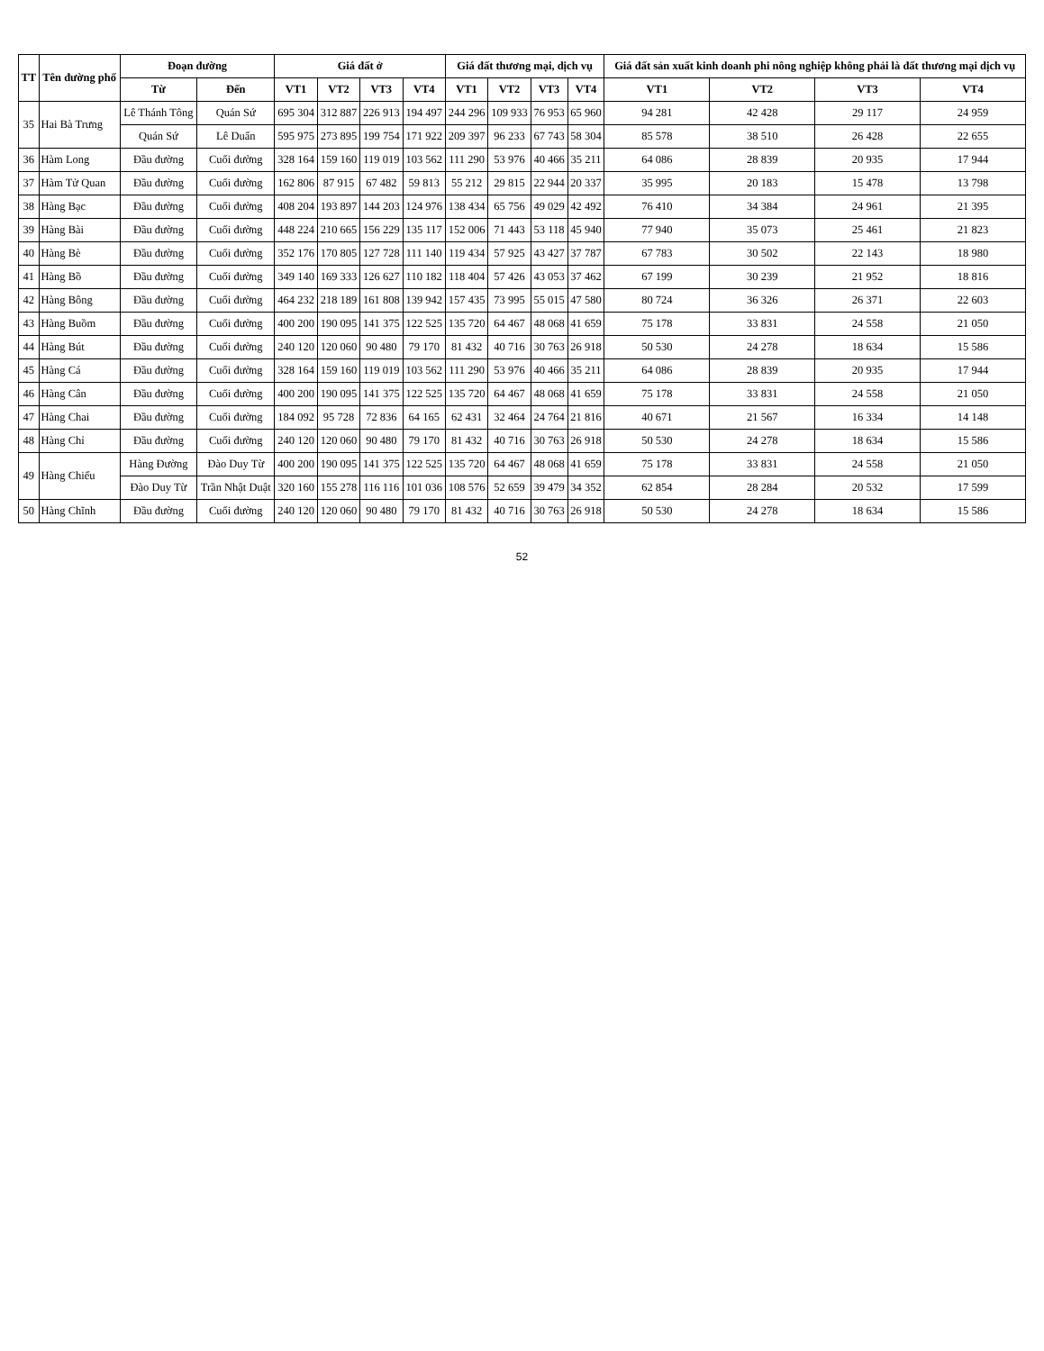| TT | Tên đường phố | Đoạn đường | | Giá đất ở | | | | Giá đất thương mại, dịch vụ | | | | Giá đất sản xuất kinh doanh phi nông nghiệp không phải là đất thương mại dịch vụ | | | |
| --- | --- | --- | --- | --- | --- | --- | --- | --- | --- | --- | --- | --- | --- | --- | --- |
| | | Từ | Đến | VT1 | VT2 | VT3 | VT4 | VT1 | VT2 | VT3 | VT4 | VT1 | VT2 | VT3 | VT4 |
| 35 | Hai Bà Trưng | Lê Thánh Tông | Quán Sứ | 695 304 | 312 887 | 226 913 | 194 497 | 244 296 | 109 933 | 76 953 | 65 960 | 94 281 | 42 428 | 29 117 | 24 959 |
| | | Quán Sứ | Lê Duẩn | 595 975 | 273 895 | 199 754 | 171 922 | 209 397 | 96 233 | 67 743 | 58 304 | 85 578 | 38 510 | 26 428 | 22 655 |
| 36 | Hàm Long | Đầu đường | Cuối đường | 328 164 | 159 160 | 119 019 | 103 562 | 111 290 | 53 976 | 40 466 | 35 211 | 64 086 | 28 839 | 20 935 | 17 944 |
| 37 | Hàm Tử Quan | Đầu đường | Cuối đường | 162 806 | 87 915 | 67 482 | 59 813 | 55 212 | 29 815 | 22 944 | 20 337 | 35 995 | 20 183 | 15 478 | 13 798 |
| 38 | Hàng Bạc | Đầu đường | Cuối đường | 408 204 | 193 897 | 144 203 | 124 976 | 138 434 | 65 756 | 49 029 | 42 492 | 76 410 | 34 384 | 24 961 | 21 395 |
| 39 | Hàng Bài | Đầu đường | Cuối đường | 448 224 | 210 665 | 156 229 | 135 117 | 152 006 | 71 443 | 53 118 | 45 940 | 77 940 | 35 073 | 25 461 | 21 823 |
| 40 | Hàng Bè | Đầu đường | Cuối đường | 352 176 | 170 805 | 127 728 | 111 140 | 119 434 | 57 925 | 43 427 | 37 787 | 67 783 | 30 502 | 22 143 | 18 980 |
| 41 | Hàng Bồ | Đầu đường | Cuối đường | 349 140 | 169 333 | 126 627 | 110 182 | 118 404 | 57 426 | 43 053 | 37 462 | 67 199 | 30 239 | 21 952 | 18 816 |
| 42 | Hàng Bông | Đầu đường | Cuối đường | 464 232 | 218 189 | 161 808 | 139 942 | 157 435 | 73 995 | 55 015 | 47 580 | 80 724 | 36 326 | 26 371 | 22 603 |
| 43 | Hàng Buồm | Đầu đường | Cuối đường | 400 200 | 190 095 | 141 375 | 122 525 | 135 720 | 64 467 | 48 068 | 41 659 | 75 178 | 33 831 | 24 558 | 21 050 |
| 44 | Hàng Bút | Đầu đường | Cuối đường | 240 120 | 120 060 | 90 480 | 79 170 | 81 432 | 40 716 | 30 763 | 26 918 | 50 530 | 24 278 | 18 634 | 15 586 |
| 45 | Hàng Cá | Đầu đường | Cuối đường | 328 164 | 159 160 | 119 019 | 103 562 | 111 290 | 53 976 | 40 466 | 35 211 | 64 086 | 28 839 | 20 935 | 17 944 |
| 46 | Hàng Cân | Đầu đường | Cuối đường | 400 200 | 190 095 | 141 375 | 122 525 | 135 720 | 64 467 | 48 068 | 41 659 | 75 178 | 33 831 | 24 558 | 21 050 |
| 47 | Hàng Chai | Đầu đường | Cuối đường | 184 092 | 95 728 | 72 836 | 64 165 | 62 431 | 32 464 | 24 764 | 21 816 | 40 671 | 21 567 | 16 334 | 14 148 |
| 48 | Hàng Chỉ | Đầu đường | Cuối đường | 240 120 | 120 060 | 90 480 | 79 170 | 81 432 | 40 716 | 30 763 | 26 918 | 50 530 | 24 278 | 18 634 | 15 586 |
| 49 | Hàng Chiếu | Hàng Đường | Đào Duy Từ | 400 200 | 190 095 | 141 375 | 122 525 | 135 720 | 64 467 | 48 068 | 41 659 | 75 178 | 33 831 | 24 558 | 21 050 |
| | | Đào Duy Từ | Trần Nhật Duật | 320 160 | 155 278 | 116 116 | 101 036 | 108 576 | 52 659 | 39 479 | 34 352 | 62 854 | 28 284 | 20 532 | 17 599 |
| 50 | Hàng Chĩnh | Đầu đường | Cuối đường | 240 120 | 120 060 | 90 480 | 79 170 | 81 432 | 40 716 | 30 763 | 26 918 | 50 530 | 24 278 | 18 634 | 15 586 |
52